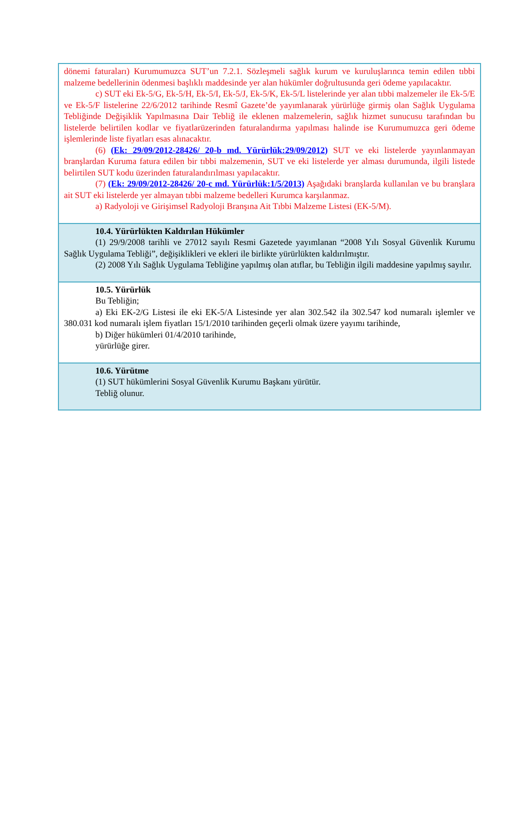dönemi faturaları) Kurumumuzca SUT’un 7.2.1. Sözleşmeli sağlık kurum ve kuruluşlarınca temin edilen tıbbi malzeme bedellerinin ödenmesi başlıklı maddesinde yer alan hükümler doğrultusunda geri ödeme yapılacaktır.
c) SUT eki Ek-5/G, Ek-5/H, Ek-5/I, Ek-5/J, Ek-5/K, Ek-5/L listelerinde yer alan tıbbi malzemeler ile Ek-5/E ve Ek-5/F listelerine 22/6/2012 tarihinde Resmî Gazete’de yayımlanarak yürürlüğe girmiş olan Sağlık Uygulama Tebliğinde Değişiklik Yapılmasına Dair Tebliğ ile eklenen malzemelerin, sağlık hizmet sunucusu tarafından bu listelerde belirtilen kodlar ve fiyatlarüzerinden faturalandırma yapılması halinde ise Kurumumuzca geri ödeme işlemlerinde liste fiyatları esas alınacaktır.
(6) (Ek: 29/09/2012-28426/ 20-b md. Yürürlük:29/09/2012) SUT ve eki listelerde yayınlanmayan branşlardan Kuruma fatura edilen bir tıbbi malzemenin, SUT ve eki listelerde yer alması durumunda, ilgili listede belirtilen SUT kodu üzerinden faturalandırılması yapılacaktır.
(7) (Ek: 29/09/2012-28426/ 20-c md. Yürürlük:1/5/2013) Aşağıdaki branşlarda kullanılan ve bu branşlara ait SUT eki listelerde yer almayan tıbbi malzeme bedelleri Kurumca karşılanmaz.
a) Radyoloji ve Girişimsel Radyoloji Branşına Ait Tıbbi Malzeme Listesi (EK-5/M).
10.4. Yürürlükten Kaldırılan Hükümler
(1) 29/9/2008 tarihli ve 27012 sayılı Resmi Gazetede yayımlanan “2008 Yılı Sosyal Güvenlik Kurumu Sağlık Uygulama Tebliği”, değişiklikleri ve ekleri ile birlikte yürürlükten kaldırılmıştır.
(2) 2008 Yılı Sağlık Uygulama Tebliğine yapılmış olan atıflar, bu Tebliğin ilgili maddesine yapılmış sayılır.
10.5. Yürürlük
Bu Tebliğin;
a) Eki EK-2/G Listesi ile eki EK-5/A Listesinde yer alan 302.542 ila 302.547 kod numaralı işlemler ve 380.031 kod numaralı işlem fiyatları 15/1/2010 tarihinden geçerli olmak üzere yayımı tarihinde,
b) Diğer hükümleri 01/4/2010 tarihinde,
yürürlüğe girer.
10.6. Yürütme
(1) SUT hükümlerini Sosyal Güvenlik Kurumu Başkanı yürütür.
Tebliğ olunur.